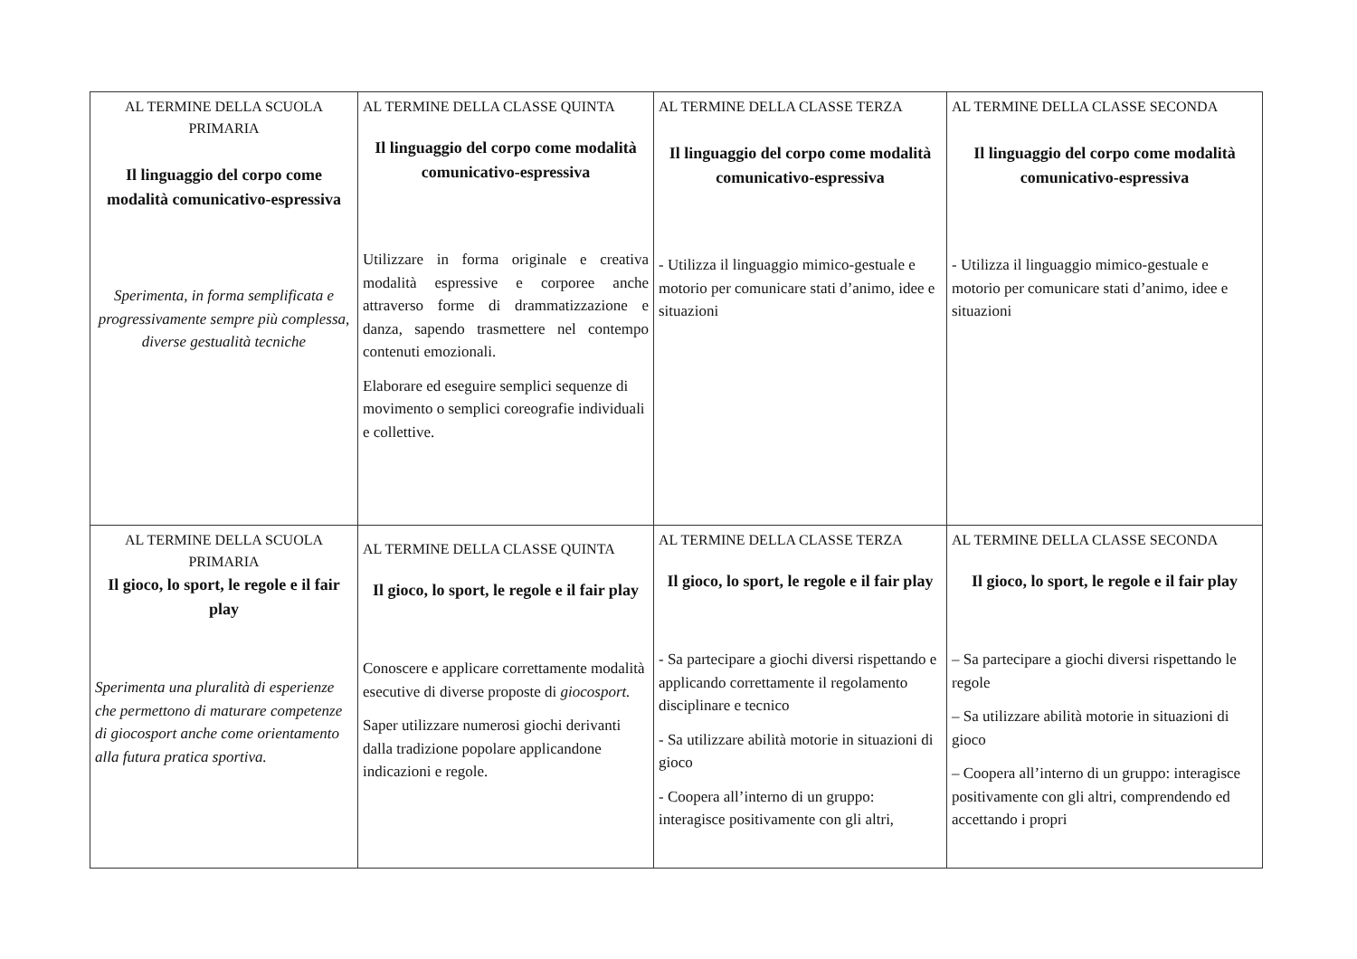| AL TERMINE DELLA SCUOLA PRIMARIA Il linguaggio del corpo come modalità comunicativo-espressiva Sperimenta, in forma semplificata e progressivamente sempre più complessa, diverse gestualità tecniche | AL TERMINE DELLA CLASSE QUINTA Il linguaggio del corpo come modalità comunicativo-espressiva Utilizzare in forma originale e creativa modalità espressive e corporee anche attraverso forme di drammatizzazione e danza, sapendo trasmettere nel contempo contenuti emozionali. Elaborare ed eseguire semplici sequenze di movimento o semplici coreografie individuali e collettive. | AL TERMINE DELLA CLASSE TERZA Il linguaggio del corpo come modalità comunicativo-espressiva - Utilizza il linguaggio mimico-gestuale e motorio per comunicare stati d’animo, idee e situazioni | AL TERMINE DELLA CLASSE SECONDA Il linguaggio del corpo come modalità comunicativo-espressiva - Utilizza il linguaggio mimico-gestuale e motorio per comunicare stati d’animo, idee e situazioni |
| AL TERMINE DELLA SCUOLA PRIMARIA Il gioco, lo sport, le regole e il fair play Sperimenta una pluralità di esperienze che permettono di maturare competenze di giocosport anche come orientamento alla futura pratica sportiva. | AL TERMINE DELLA CLASSE QUINTA Il gioco, lo sport, le regole e il fair play Conoscere e applicare correttamente modalità esecutive di diverse proposte di giocosport. Saper utilizzare numerosi giochi derivanti dalla tradizione popolare applicandone indicazioni e regole. | AL TERMINE DELLA CLASSE TERZA Il gioco, lo sport, le regole e il fair play - Sa partecipare a giochi diversi rispettando e applicando correttamente il regolamento disciplinare e tecnico - Sa utilizzare abilità motorie in situazioni di gioco - Coopera all’interno di un gruppo: interagisce positivamente con gli altri, | AL TERMINE DELLA CLASSE SECONDA Il gioco, lo sport, le regole e il fair play – Sa partecipare a giochi diversi rispettando le regole – Sa utilizzare abilità motorie in situazioni di gioco – Coopera all’interno di un gruppo: interagisce positivamente con gli altri, comprendendo ed accettando i propri |